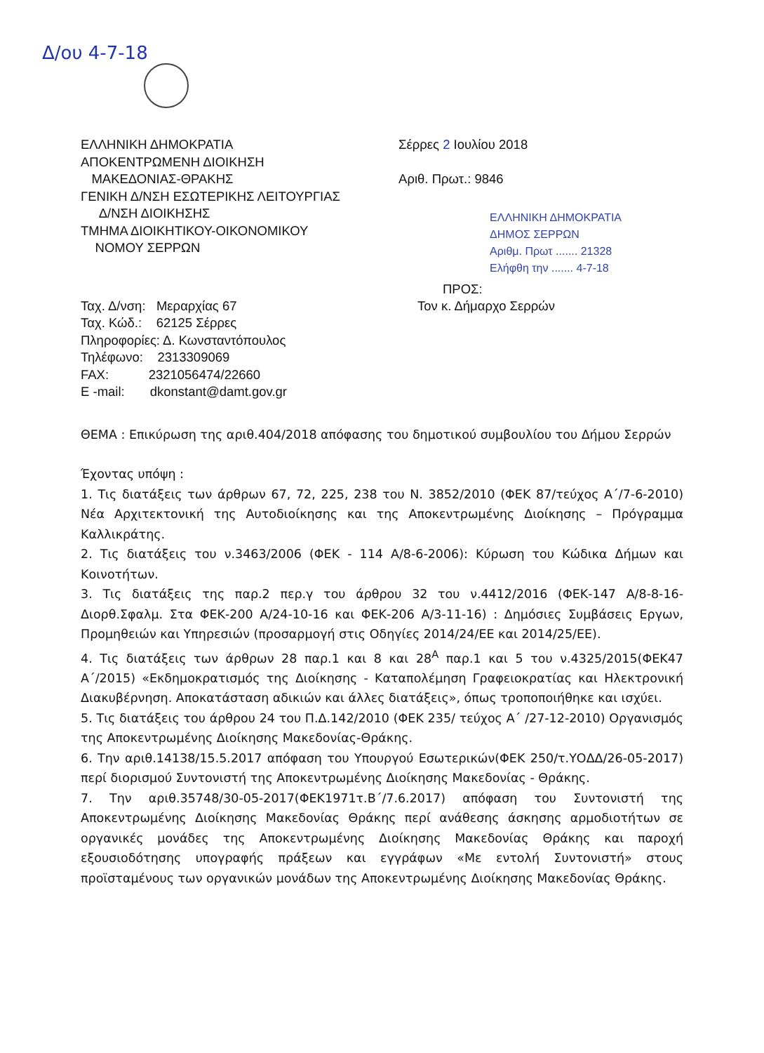Δ/ου 4-7-18
ΕΛΛΗΝΙΚΗ ΔΗΜΟΚΡΑΤΙΑ
ΑΠΟΚΕΝΤΡΩΜΕΝΗ ΔΙΟΙΚΗΣΗ
ΜΑΚΕΔΟΝΙΑΣ-ΘΡΑΚΗΣ
ΓΕΝΙΚΗ Δ/ΝΣΗ ΕΣΩΤΕΡΙΚΗΣ ΛΕΙΤΟΥΡΓΙΑΣ
Δ/ΝΣΗ ΔΙΟΙΚΗΣΗΣ
ΤΜΗΜΑ ΔΙΟΙΚΗΤΙΚΟΥ-ΟΙΚΟΝΟΜΙΚΟΥ
ΝΟΜΟΥ ΣΕΡΡΩΝ
Σέρρες 2 Ιουλίου 2018
Αριθ. Πρωτ.: 9846
ΕΛΛΗΝΙΚΗ ΔΗΜΟΚΡΑΤΙΑ
ΔΗΜΟΣ ΣΕΡΡΩΝ
Αριθμ. Πρωτ ....... 21328
Ελήφθη την ....... 4-7-18
Ταχ. Δ/νση: Μεραρχίας 67
Ταχ. Κώδ.: 62125 Σέρρες
Πληροφορίες: Δ. Κωνσταντόπουλος
Τηλέφωνο: 2313309069
FAX: 2321056474/22660
E -mail: dkonstant@damt.gov.gr
ΠΡΟΣ:
Τον κ. Δήμαρχο Σερρών
ΘΕΜΑ : Επικύρωση της αριθ.404/2018 απόφασης του δημοτικού συμβουλίου του Δήμου Σερρών
Έχοντας υπόψη :
1. Τις διατάξεις των άρθρων 67, 72, 225, 238 του Ν. 3852/2010 (ΦΕΚ 87/τεύχος Α΄/7-6-2010) Νέα Αρχιτεκτονική της Αυτοδιοίκησης και της Αποκεντρωμένης Διοίκησης – Πρόγραμμα Καλλικράτης.
2. Τις διατάξεις του ν.3463/2006 (ΦΕΚ - 114 Α/8-6-2006): Κύρωση του Κώδικα Δήμων και Κοινοτήτων.
3. Τις διατάξεις της παρ.2 περ.γ του άρθρου 32 του ν.4412/2016 (ΦΕΚ-147 Α/8-8-16-Διορθ.Σφαλμ. Στα ΦΕΚ-200 Α/24-10-16 και ΦΕΚ-206 Α/3-11-16) : Δημόσιες Συμβάσεις Εργων, Προμηθειών και Υπηρεσιών (προσαρμογή στις Οδηγίες 2014/24/ΕΕ και 2014/25/ΕΕ).
4. Τις διατάξεις των άρθρων 28 παρ.1 και 8 και 28<sup>Α</sup> παρ.1 και 5 του ν.4325/2015(ΦΕΚ47 Α΄/2015) «Εκδημοκρατισμός της Διοίκησης - Καταπολέμηση Γραφειοκρατίας και Ηλεκτρονική Διακυβέρνηση. Αποκατάσταση αδικιών και άλλες διατάξεις», όπως τροποποιήθηκε και ισχύει.
5. Τις διατάξεις του άρθρου 24 του Π.Δ.142/2010 (ΦΕΚ 235/ τεύχος Α΄ /27-12-2010) Οργανισμός της Αποκεντρωμένης Διοίκησης Μακεδονίας-Θράκης.
6. Την αριθ.14138/15.5.2017 απόφαση του Υπουργού Εσωτερικών(ΦΕΚ 250/τ.ΥΟΔΔ/26-05-2017) περί διορισμού Συντονιστή της Αποκεντρωμένης Διοίκησης Μακεδονίας - Θράκης.
7. Την αριθ.35748/30-05-2017(ΦΕΚ1971τ.Β΄/7.6.2017) απόφαση του Συντονιστή της Αποκεντρωμένης Διοίκησης Μακεδονίας Θράκης περί ανάθεσης άσκησης αρμοδιοτήτων σε οργανικές μονάδες της Αποκεντρωμένης Διοίκησης Μακεδονίας Θράκης και παροχή εξουσιοδότησης υπογραφής πράξεων και εγγράφων «Με εντολή Συντονιστή» στους προϊσταμένους των οργανικών μονάδων της Αποκεντρωμένης Διοίκησης Μακεδονίας Θράκης.